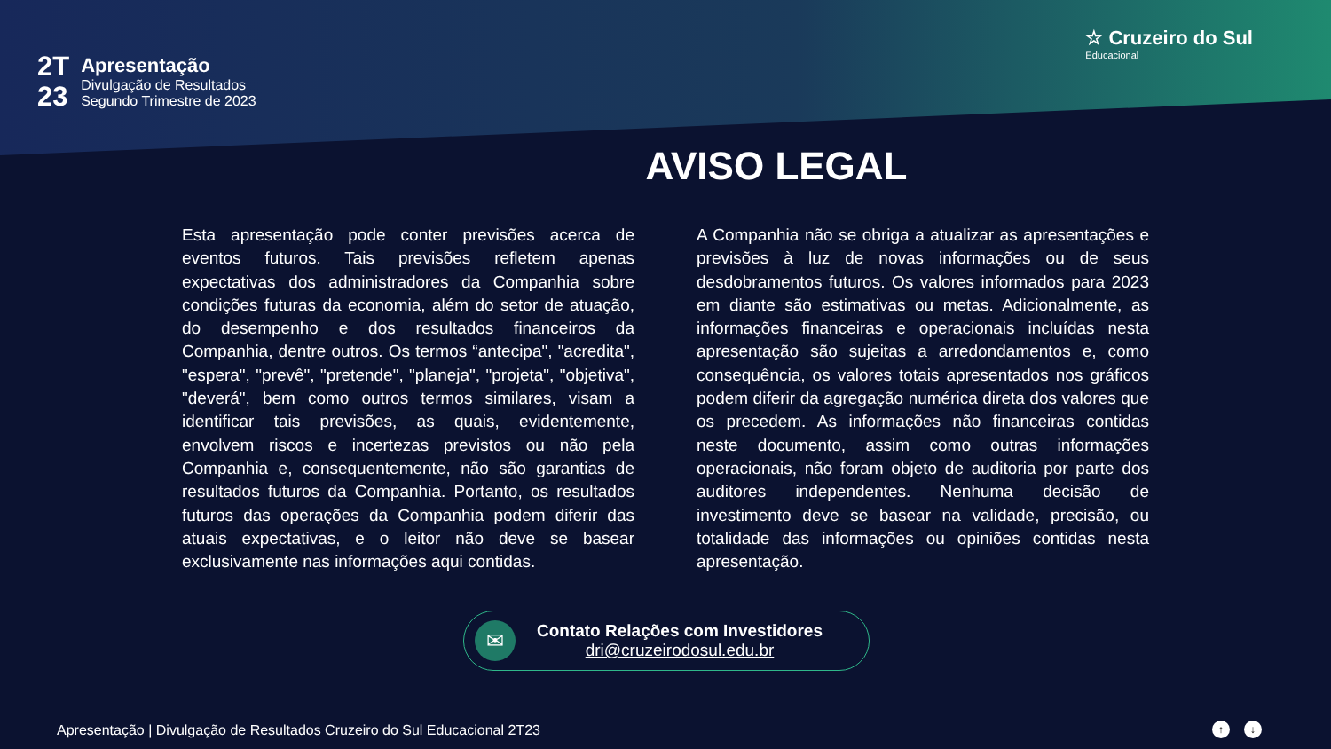2T
23
Apresentação
Divulgação de Resultados
Segundo Trimestre de 2023
☆ Cruzeiro do Sul
Educacional
AVISO LEGAL
Esta apresentação pode conter previsões acerca de eventos futuros. Tais previsões refletem apenas expectativas dos administradores da Companhia sobre condições futuras da economia, além do setor de atuação, do desempenho e dos resultados financeiros da Companhia, dentre outros. Os termos “antecipa", "acredita", "espera", "prevê", "pretende", "planeja", "projeta", "objetiva", "deverá", bem como outros termos similares, visam a identificar tais previsões, as quais, evidentemente, envolvem riscos e incertezas previstos ou não pela Companhia e, consequentemente, não são garantias de resultados futuros da Companhia. Portanto, os resultados futuros das operações da Companhia podem diferir das atuais expectativas, e o leitor não deve se basear exclusivamente nas informações aqui contidas.
A Companhia não se obriga a atualizar as apresentações e previsões à luz de novas informações ou de seus desdobramentos futuros. Os valores informados para 2023 em diante são estimativas ou metas. Adicionalmente, as informações financeiras e operacionais incluídas nesta apresentação são sujeitas a arredondamentos e, como consequência, os valores totais apresentados nos gráficos podem diferir da agregação numérica direta dos valores que os precedem. As informações não financeiras contidas neste documento, assim como outras informações operacionais, não foram objeto de auditoria por parte dos auditores independentes. Nenhuma decisão de investimento deve se basear na validade, precisão, ou totalidade das informações ou opiniões contidas nesta apresentação.
✉
Contato Relações com Investidores
dri@cruzeirodosul.edu.br
Apresentação | Divulgação de Resultados Cruzeiro do Sul Educacional 2T23
↑ ↓